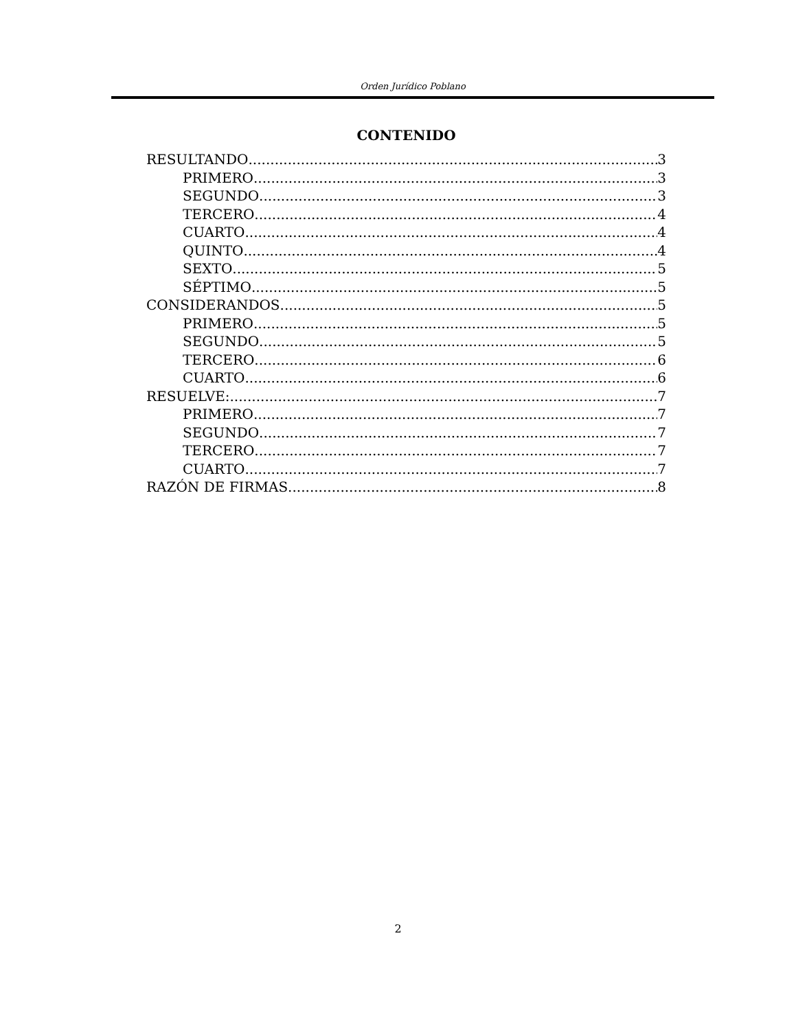Orden Jurídico Poblano
CONTENIDO
RESULTANDO 3
PRIMERO 3
SEGUNDO 3
TERCERO 4
CUARTO 4
QUINTO 4
SEXTO 5
SÉPTIMO 5
CONSIDERANDOS 5
PRIMERO 5
SEGUNDO 5
TERCERO 6
CUARTO 6
RESUELVE: 7
PRIMERO 7
SEGUNDO 7
TERCERO 7
CUARTO 7
RAZÓN DE FIRMAS 8
2